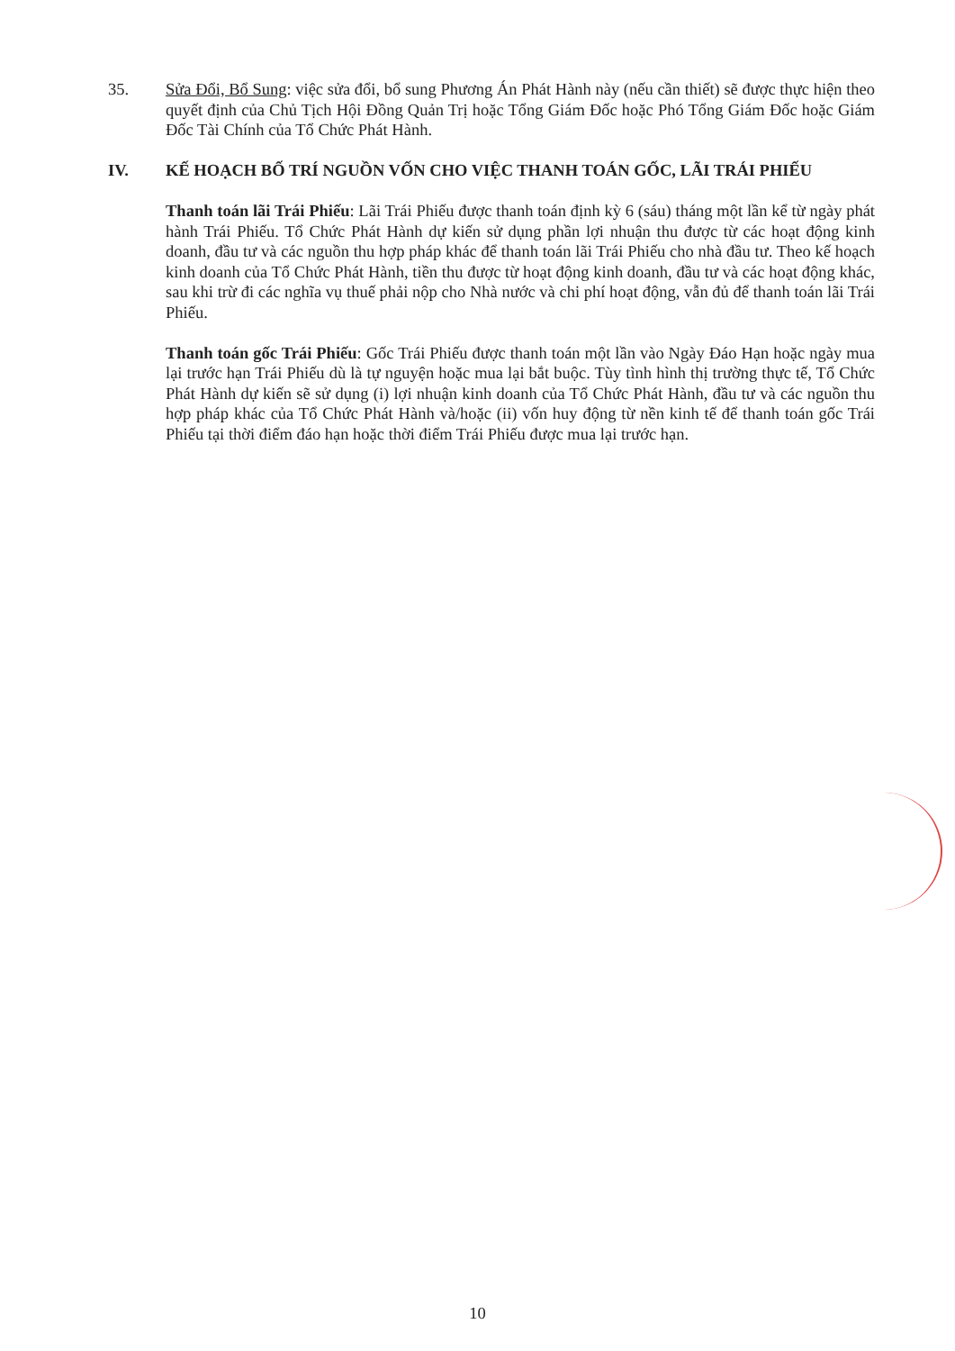35. Sửa Đổi, Bổ Sung: việc sửa đổi, bổ sung Phương Án Phát Hành này (nếu cần thiết) sẽ được thực hiện theo quyết định của Chủ Tịch Hội Đồng Quản Trị hoặc Tổng Giám Đốc hoặc Phó Tổng Giám Đốc hoặc Giám Đốc Tài Chính của Tổ Chức Phát Hành.
IV. KẾ HOẠCH BỐ TRÍ NGUỒN VỐN CHO VIỆC THANH TOÁN GỐC, LÃI TRÁI PHIẾU
Thanh toán lãi Trái Phiếu: Lãi Trái Phiếu được thanh toán định kỳ 6 (sáu) tháng một lần kể từ ngày phát hành Trái Phiếu. Tổ Chức Phát Hành dự kiến sử dụng phần lợi nhuận thu được từ các hoạt động kinh doanh, đầu tư và các nguồn thu hợp pháp khác để thanh toán lãi Trái Phiếu cho nhà đầu tư. Theo kế hoạch kinh doanh của Tổ Chức Phát Hành, tiền thu được từ hoạt động kinh doanh, đầu tư và các hoạt động khác, sau khi trừ đi các nghĩa vụ thuế phải nộp cho Nhà nước và chi phí hoạt động, vẫn đủ để thanh toán lãi Trái Phiếu.
Thanh toán gốc Trái Phiếu: Gốc Trái Phiếu được thanh toán một lần vào Ngày Đáo Hạn hoặc ngày mua lại trước hạn Trái Phiếu dù là tự nguyện hoặc mua lại bắt buộc. Tùy tình hình thị trường thực tế, Tổ Chức Phát Hành dự kiến sẽ sử dụng (i) lợi nhuận kinh doanh của Tổ Chức Phát Hành, đầu tư và các nguồn thu hợp pháp khác của Tổ Chức Phát Hành và/hoặc (ii) vốn huy động từ nền kinh tế để thanh toán gốc Trái Phiếu tại thời điểm đáo hạn hoặc thời điểm Trái Phiếu được mua lại trước hạn.
10